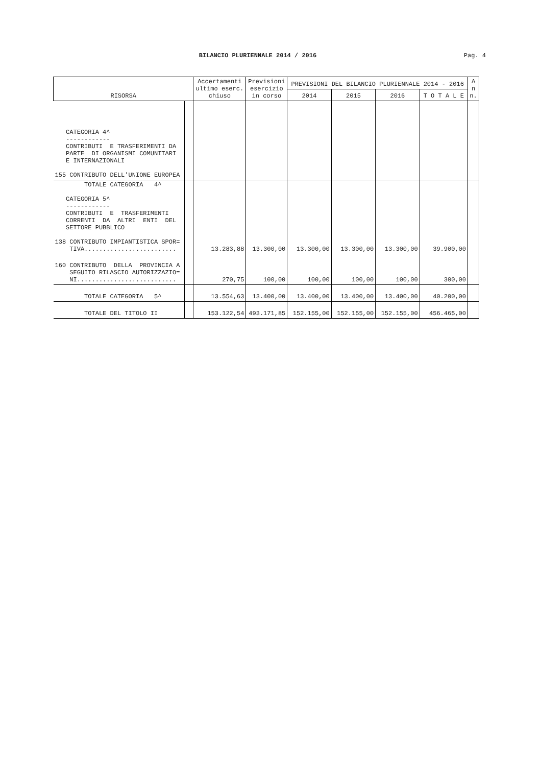BILANCIO PLURIENNALE 2014 / 2016 Pag. 4
| RISORSA | | Accertamenti ultimo eserc. chiuso | Previsioni esercizio in corso | PREVISIONI DEL BILANCIO PLURIENNALE 2014 - 2016 | | | | A n n. |
| --- | --- | --- | --- | --- | --- | --- | --- | --- |
| | | | | 2014 | 2015 | 2016 | T O T A L E | |
| CATEGORIA 4^ ------------ CONTRIBUTI E TRASFERIMENTI DA PARTE DI ORGANISMI COMUNITARI E INTERNAZIONALI 155 CONTRIBUTO DELL'UNIONE EUROPEA | | | | | | | | |
| TOTALE CATEGORIA 4^ CATEGORIA 5^ ------------ CONTRIBUTI E TRASFERIMENTI CORRENTI DA ALTRI ENTI DEL SETTORE PUBBLICO 138 CONTRIBUTO IMPIANTISTICA SPOR= TIVA......................... | | 13.283,88 | 13.300,00 | 13.300,00 | 13.300,00 | 13.300,00 | 39.900,00 | |
| 160 CONTRIBUTO DELLA PROVINCIA A SEGUITO RILASCIO AUTORIZZAZIO= NI........................... | | 270,75 | 100,00 | 100,00 | 100,00 | 100,00 | 300,00 | |
| TOTALE CATEGORIA 5^ | | 13.554,63 | 13.400,00 | 13.400,00 | 13.400,00 | 13.400,00 | 40.200,00 | |
| TOTALE DEL TITOLO II | | 153.122,54 | 493.171,85 | 152.155,00 | 152.155,00 | 152.155,00 | 456.465,00 | |